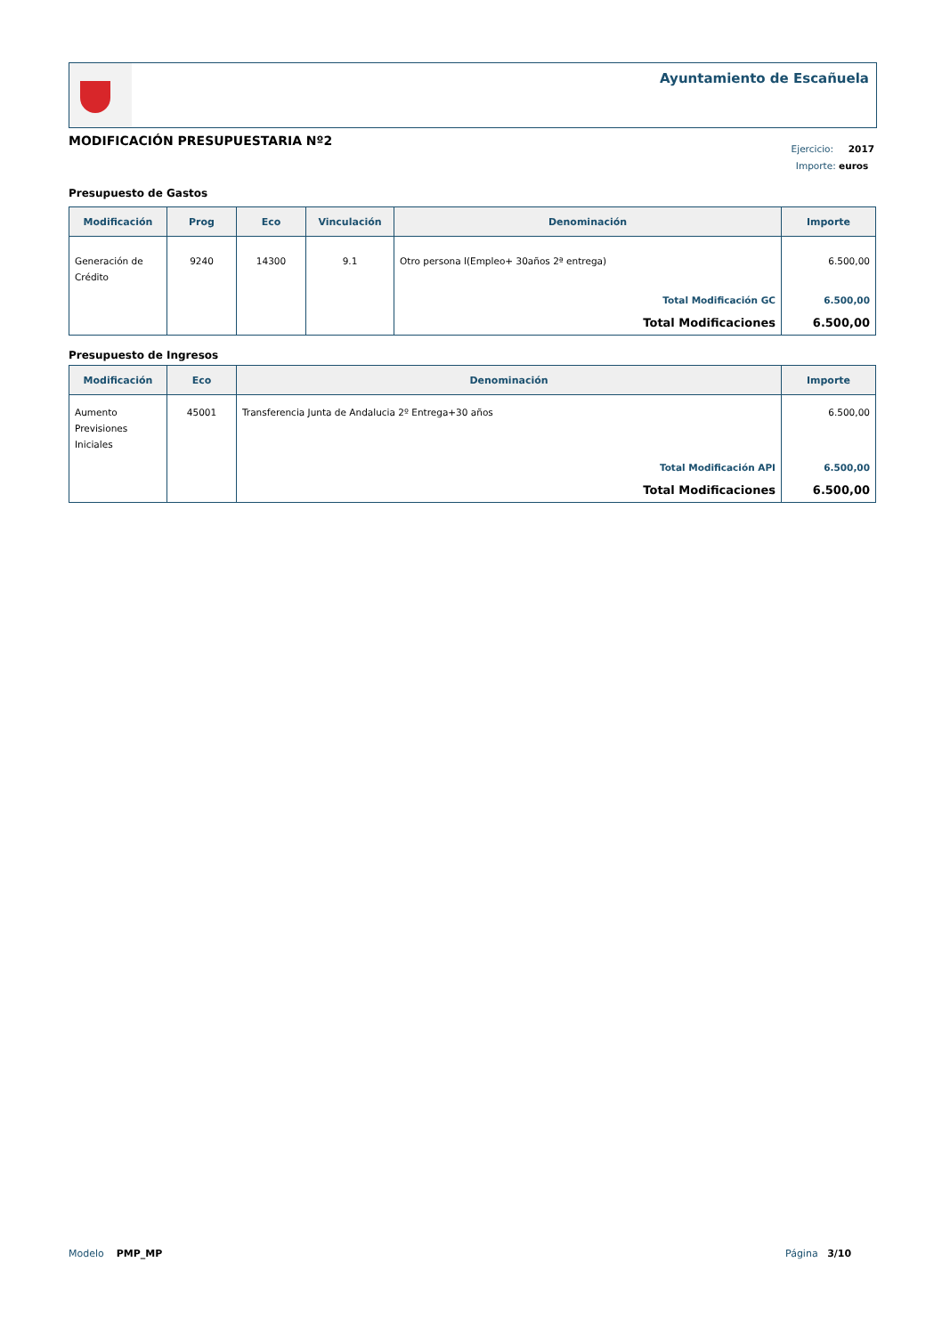Ayuntamiento de Escañuela
MODIFICACIÓN PRESUPUESTARIA Nº2
Ejercicio: 2017
Importe: euros
Presupuesto de Gastos
| Modificación | Prog | Eco | Vinculación | Denominación | Importe |
| --- | --- | --- | --- | --- | --- |
| Generación de Crédito | 9240 | 14300 | 9.1 | Otro persona l(Empleo+ 30años 2ª entrega) | 6.500,00 |
| | | | | Total Modificación GC | 6.500,00 |
| | | | | Total Modificaciones | 6.500,00 |
Presupuesto de Ingresos
| Modificación | Eco | Denominación | Importe |
| --- | --- | --- | --- |
| Aumento Previsiones Iniciales | 45001 | Transferencia Junta de Andalucia 2º Entrega+30 años | 6.500,00 |
| | | Total Modificación API | 6.500,00 |
| | | Total Modificaciones | 6.500,00 |
Modelo PMP_MP Página 3/10